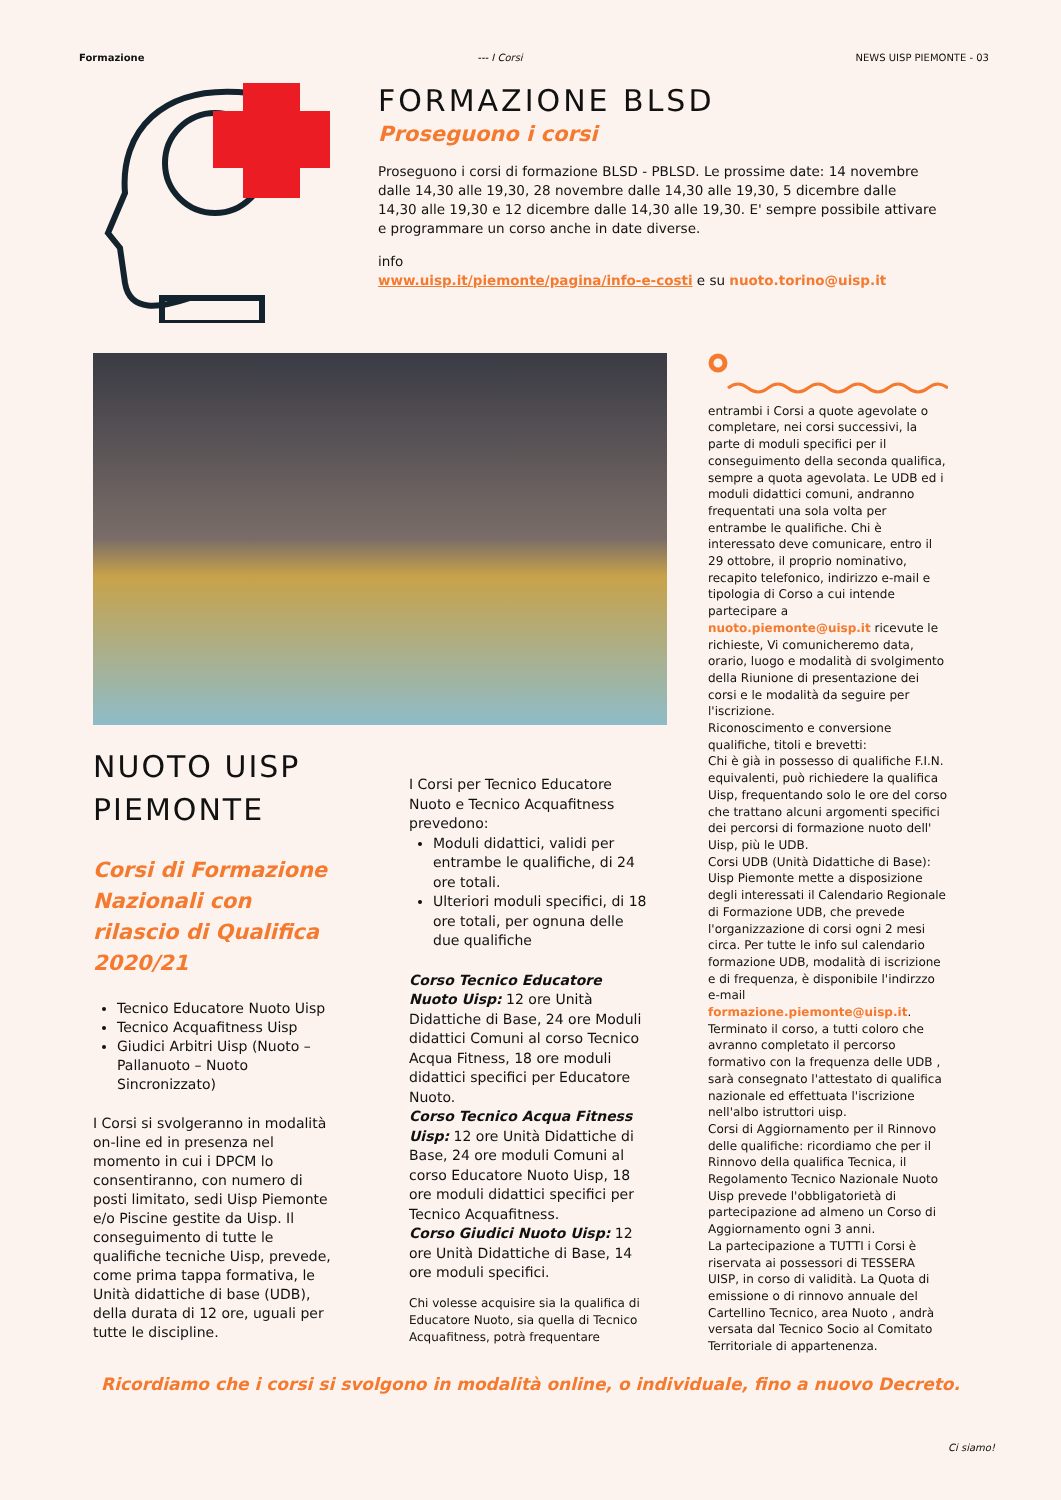Formazione --- I Corsi NEWS UISP PIEMONTE - 03
FORMAZIONE BLSD
Proseguono i corsi
Proseguono i corsi di formazione BLSD - PBLSD. Le prossime date: 14 novembre dalle 14,30 alle 19,30, 28 novembre dalle 14,30 alle 19,30, 5 dicembre dalle 14,30 alle 19,30 e 12 dicembre dalle 14,30 alle 19,30. E' sempre possibile attivare e programmare un corso anche in date diverse.
info
www.uisp.it/piemonte/pagina/info-e-costi e su nuoto.torino@uisp.it
NUOTO UISP PIEMONTE
Corsi di Formazione Nazionali con rilascio di Qualifica 2020/21
Tecnico Educatore Nuoto Uisp
Tecnico Acquafitness Uisp
Giudici Arbitri Uisp (Nuoto – Pallanuoto – Nuoto Sincronizzato)
I Corsi si svolgeranno in modalità on-line ed in presenza nel momento in cui i DPCM lo consentiranno, con numero di posti limitato, sedi Uisp Piemonte e/o Piscine gestite da Uisp. Il conseguimento di tutte le qualifiche tecniche Uisp, prevede, come prima tappa formativa, le Unità didattiche di base (UDB), della durata di 12 ore, uguali per tutte le discipline.
I Corsi per Tecnico Educatore Nuoto e Tecnico Acquafitness prevedono:
Moduli didattici, validi per entrambe le qualifiche, di 24 ore totali.
Ulteriori moduli specifici, di 18 ore totali, per ognuna delle due qualifiche
Corso Tecnico Educatore Nuoto Uisp: 12 ore Unità Didattiche di Base, 24 ore Moduli didattici Comuni al corso Tecnico Acqua Fitness, 18 ore moduli didattici specifici per Educatore Nuoto.
Corso Tecnico Acqua Fitness Uisp: 12 ore Unità Didattiche di Base, 24 ore moduli Comuni al corso Educatore Nuoto Uisp, 18 ore moduli didattici specifici per Tecnico Acquafitness.
Corso Giudici Nuoto Uisp: 12 ore Unità Didattiche di Base, 14 ore moduli specifici.
Chi volesse acquisire sia la qualifica di Educatore Nuoto, sia quella di Tecnico Acquafitness, potrà frequentare
entrambi i Corsi a quote agevolate o completare, nei corsi successivi, la parte di moduli specifici per il conseguimento della seconda qualifica, sempre a quota agevolata. Le UDB ed i moduli didattici comuni, andranno frequentati una sola volta per entrambe le qualifiche. Chi è interessato deve comunicare, entro il 29 ottobre, il proprio nominativo, recapito telefonico, indirizzo e-mail e tipologia di Corso a cui intende partecipare a nuoto.piemonte@uisp.it ricevute le richieste, Vi comunicheremo data, orario, luogo e modalità di svolgimento della Riunione di presentazione dei corsi e le modalità da seguire per l'iscrizione.
Riconoscimento e conversione qualifiche, titoli e brevetti:
Chi è già in possesso di qualifiche F.I.N. equivalenti, può richiedere la qualifica Uisp, frequentando solo le ore del corso che trattano alcuni argomenti specifici dei percorsi di formazione nuoto dell' Uisp, più le UDB.
Corsi UDB (Unità Didattiche di Base): Uisp Piemonte mette a disposizione degli interessati il Calendario Regionale di Formazione UDB, che prevede l'organizzazione di corsi ogni 2 mesi circa. Per tutte le info sul calendario formazione UDB, modalità di iscrizione e di frequenza, è disponibile l'indirzzo e-mail formazione.piemonte@uisp.it.
Terminato il corso, a tutti coloro che avranno completato il percorso formativo con la frequenza delle UDB , sarà consegnato l'attestato di qualifica nazionale ed effettuata l'iscrizione nell'albo istruttori uisp.
Corsi di Aggiornamento per il Rinnovo delle qualifiche: ricordiamo che per il Rinnovo della qualifica Tecnica, il Regolamento Tecnico Nazionale Nuoto Uisp prevede l'obbligatorietà di partecipazione ad almeno un Corso di Aggiornamento ogni 3 anni.
La partecipazione a TUTTI i Corsi è riservata ai possessori di TESSERA UISP, in corso di validità. La Quota di emissione o di rinnovo annuale del Cartellino Tecnico, area Nuoto , andrà versata dal Tecnico Socio al Comitato Territoriale di appartenenza.
Ricordiamo che i corsi si svolgono in modalità online, o individuale, fino a nuovo Decreto.
Ci siamo!